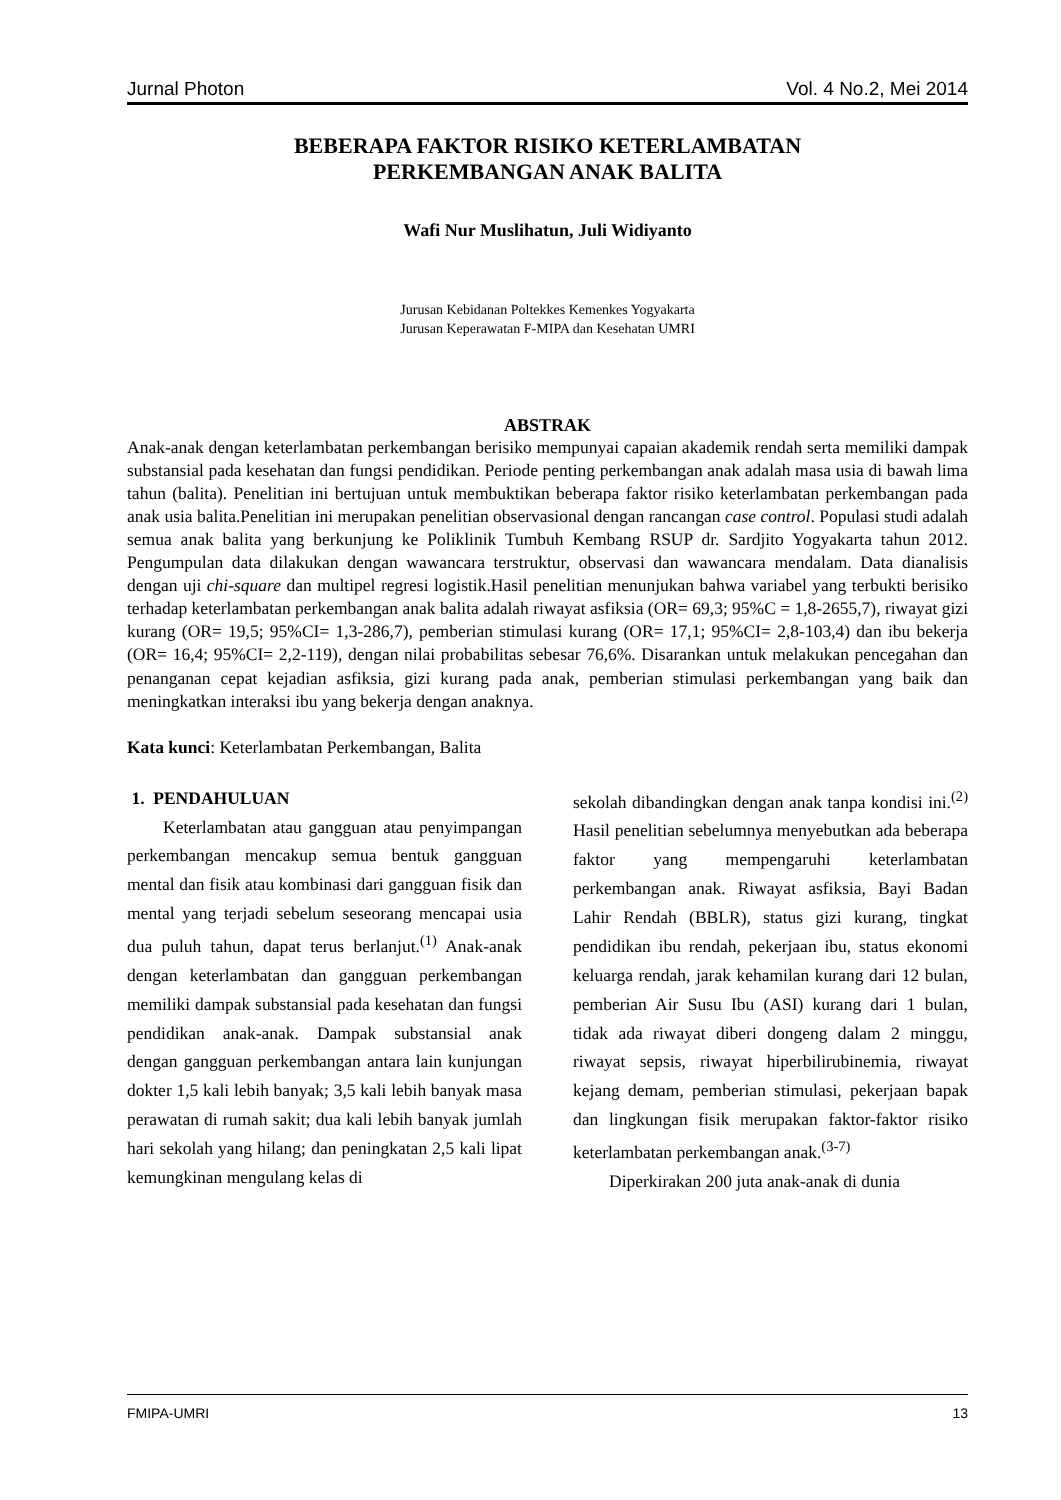Jurnal Photon Vol. 4 No.2, Mei 2014
BEBERAPA FAKTOR RISIKO KETERLAMBATAN
PERKEMBANGAN ANAK BALITA
Wafi Nur Muslihatun, Juli Widiyanto
Jurusan Kebidanan Poltekkes Kemenkes Yogyakarta
Jurusan Keperawatan F-MIPA dan Kesehatan UMRI
ABSTRAK
Anak-anak dengan keterlambatan perkembangan berisiko mempunyai capaian akademik rendah serta memiliki dampak substansial pada kesehatan dan fungsi pendidikan. Periode penting perkembangan anak adalah masa usia di bawah lima tahun (balita). Penelitian ini bertujuan untuk membuktikan beberapa faktor risiko keterlambatan perkembangan pada anak usia balita.Penelitian ini merupakan penelitian observasional dengan rancangan case control. Populasi studi adalah semua anak balita yang berkunjung ke Poliklinik Tumbuh Kembang RSUP dr. Sardjito Yogyakarta tahun 2012. Pengumpulan data dilakukan dengan wawancara terstruktur, observasi dan wawancara mendalam. Data dianalisis dengan uji chi-square dan multipel regresi logistik.Hasil penelitian menunjukan bahwa variabel yang terbukti berisiko terhadap keterlambatan perkembangan anak balita adalah riwayat asfiksia (OR= 69,3; 95%C = 1,8-2655,7), riwayat gizi kurang (OR= 19,5; 95%CI= 1,3-286,7), pemberian stimulasi kurang (OR= 17,1; 95%CI= 2,8-103,4) dan ibu bekerja (OR= 16,4; 95%CI= 2,2-119), dengan nilai probabilitas sebesar 76,6%. Disarankan untuk melakukan pencegahan dan penanganan cepat kejadian asfiksia, gizi kurang pada anak, pemberian stimulasi perkembangan yang baik dan meningkatkan interaksi ibu yang bekerja dengan anaknya.
Kata kunci: Keterlambatan Perkembangan, Balita
1. PENDAHULUAN
Keterlambatan atau gangguan atau penyimpangan perkembangan mencakup semua bentuk gangguan mental dan fisik atau kombinasi dari gangguan fisik dan mental yang terjadi sebelum seseorang mencapai usia dua puluh tahun, dapat terus berlanjut.<sup>(1)</sup> Anak-anak dengan keterlambatan dan gangguan perkembangan memiliki dampak substansial pada kesehatan dan fungsi pendidikan anak-anak. Dampak substansial anak dengan gangguan perkembangan antara lain kunjungan dokter 1,5 kali lebih banyak; 3,5 kali lebih banyak masa perawatan di rumah sakit; dua kali lebih banyak jumlah hari sekolah yang hilang; dan peningkatan 2,5 kali lipat kemungkinan mengulang kelas di
sekolah dibandingkan dengan anak tanpa kondisi ini.<sup>(2)</sup> Hasil penelitian sebelumnya menyebutkan ada beberapa faktor yang mempengaruhi keterlambatan perkembangan anak. Riwayat asfiksia, Bayi Badan Lahir Rendah (BBLR), status gizi kurang, tingkat pendidikan ibu rendah, pekerjaan ibu, status ekonomi keluarga rendah, jarak kehamilan kurang dari 12 bulan, pemberian Air Susu Ibu (ASI) kurang dari 1 bulan, tidak ada riwayat diberi dongeng dalam 2 minggu, riwayat sepsis, riwayat hiperbilirubinemia, riwayat kejang demam, pemberian stimulasi, pekerjaan bapak dan lingkungan fisik merupakan faktor-faktor risiko keterlambatan perkembangan anak.<sup>(3-7)</sup>
Diperkirakan 200 juta anak-anak di dunia
FMIPA-UMRI 13